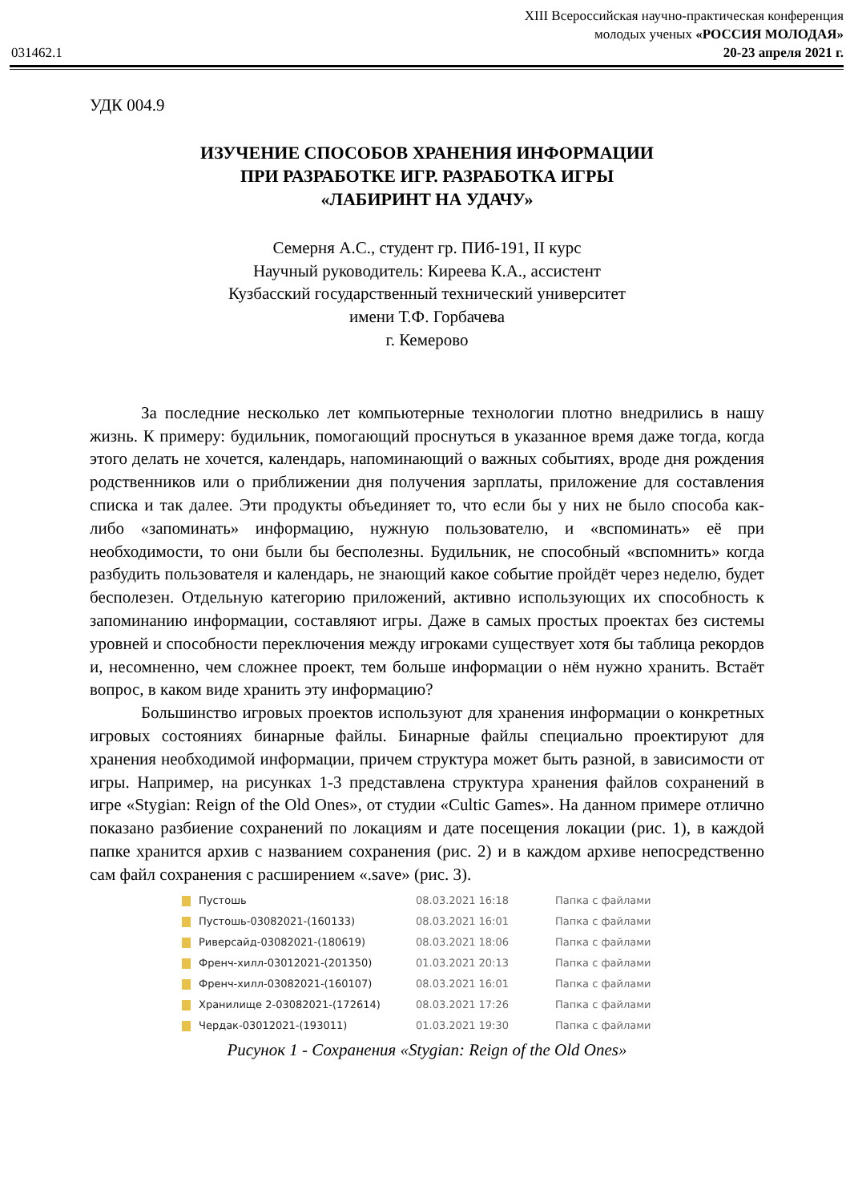XIII Всероссийская научно-практическая конференция
молодых ученых «РОССИЯ МОЛОДАЯ»
031462.1 20-23 апреля 2021 г.
УДК 004.9
ИЗУЧЕНИЕ СПОСОБОВ ХРАНЕНИЯ ИНФОРМАЦИИ
ПРИ РАЗРАБОТКЕ ИГР. РАЗРАБОТКА ИГРЫ
«ЛАБИРИНТ НА УДАЧУ»
Семерня А.С., студент гр. ПИб-191, II курс
Научный руководитель: Киреева К.А., ассистент
Кузбасский государственный технический университет
имени Т.Ф. Горбачева
г. Кемерово
За последние несколько лет компьютерные технологии плотно внедрились в нашу жизнь. К примеру: будильник, помогающий проснуться в указанное время даже тогда, когда этого делать не хочется, календарь, напоминающий о важных событиях, вроде дня рождения родственников или о приближении дня получения зарплаты, приложение для составления списка и так далее. Эти продукты объединяет то, что если бы у них не было способа как-либо «запоминать» информацию, нужную пользователю, и «вспоминать» её при необходимости, то они были бы бесполезны. Будильник, не способный «вспомнить» когда разбудить пользователя и календарь, не знающий какое событие пройдёт через неделю, будет бесполезен. Отдельную категорию приложений, активно использующих их способность к запоминанию информации, составляют игры. Даже в самых простых проектах без системы уровней и способности переключения между игроками существует хотя бы таблица рекордов и, несомненно, чем сложнее проект, тем больше информации о нём нужно хранить. Встаёт вопрос, в каком виде хранить эту информацию?
Большинство игровых проектов используют для хранения информации о конкретных игровых состояниях бинарные файлы. Бинарные файлы специально проектируют для хранения необходимой информации, причем структура может быть разной, в зависимости от игры. Например, на рисунках 1-3 представлена структура хранения файлов сохранений в игре «Stygian: Reign of the Old Ones», от студии «Cultic Games». На данном примере отлично показано разбиение сохранений по локациям и дате посещения локации (рис. 1), в каждой папке хранится архив с названием сохранения (рис. 2) и в каждом архиве непосредственно сам файл сохранения с расширением «.save» (рис. 3).
Пустошь 08.03.2021 16:18 Папка с файлами
Пустошь-03082021-(160133) 08.03.2021 16:01 Папка с файлами
Риверсайд-03082021-(180619) 08.03.2021 18:06 Папка с файлами
Френч-хилл-03012021-(201350) 01.03.2021 20:13 Папка с файлами
Френч-хилл-03082021-(160107) 08.03.2021 16:01 Папка с файлами
Хранилище 2-03082021-(172614) 08.03.2021 17:26 Папка с файлами
Чердак-03012021-(193011) 01.03.2021 19:30 Папка с файлами
Рисунок 1 - Сохранения «Stygian: Reign of the Old Ones»